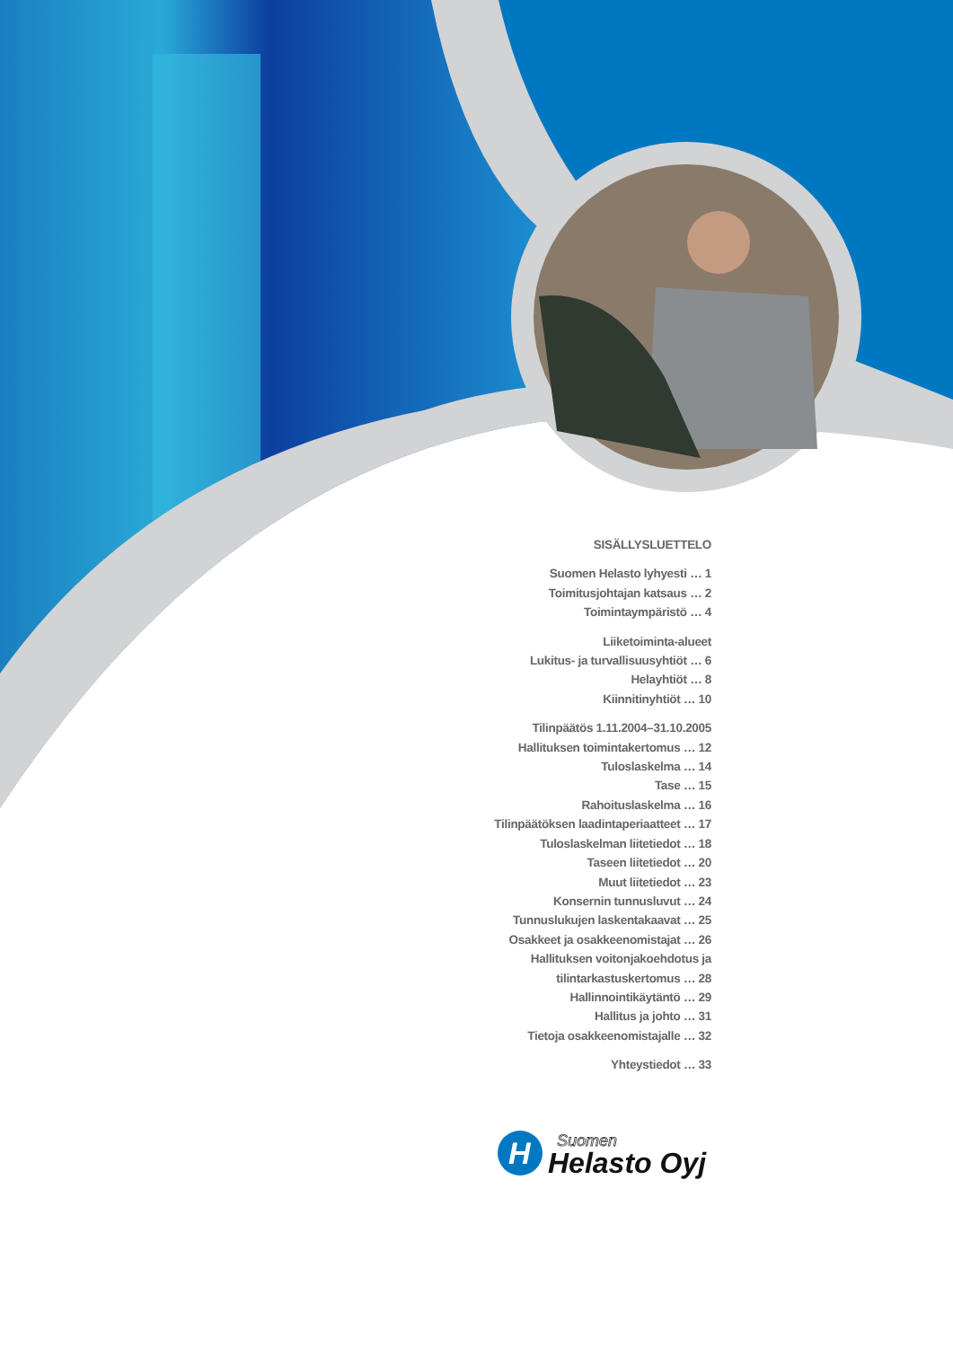SISÄLLYSLUETTELO
Suomen Helasto lyhyesti … 1
Toimitusjohtajan katsaus … 2
Toimintaympäristö … 4
Liiketoiminta-alueet
Lukitus- ja turvallisuusyhtiöt … 6
Helayhtiöt … 8
Kiinnitinyhtiöt … 10
Tilinpäätös 1.11.2004–31.10.2005
Hallituksen toimintakertomus … 12
Tuloslaskelma … 14
Tase … 15
Rahoituslaskelma … 16
Tilinpäätöksen laadintaperiaatteet … 17
Tuloslaskelman liitetiedot … 18
Taseen liitetiedot … 20
Muut liitetiedot … 23
Konsernin tunnusluvut … 24
Tunnuslukujen laskentakaavat … 25
Osakkeet ja osakkeenomistajat … 26
Hallituksen voitonjakoehdotus ja
tilintarkastuskertomus … 28
Hallinnointikäytäntö … 29
Hallitus ja johto … 31
Tietoja osakkeenomistajalle … 32
Yhteystiedot … 33
H
Suomen
Helasto Oyj